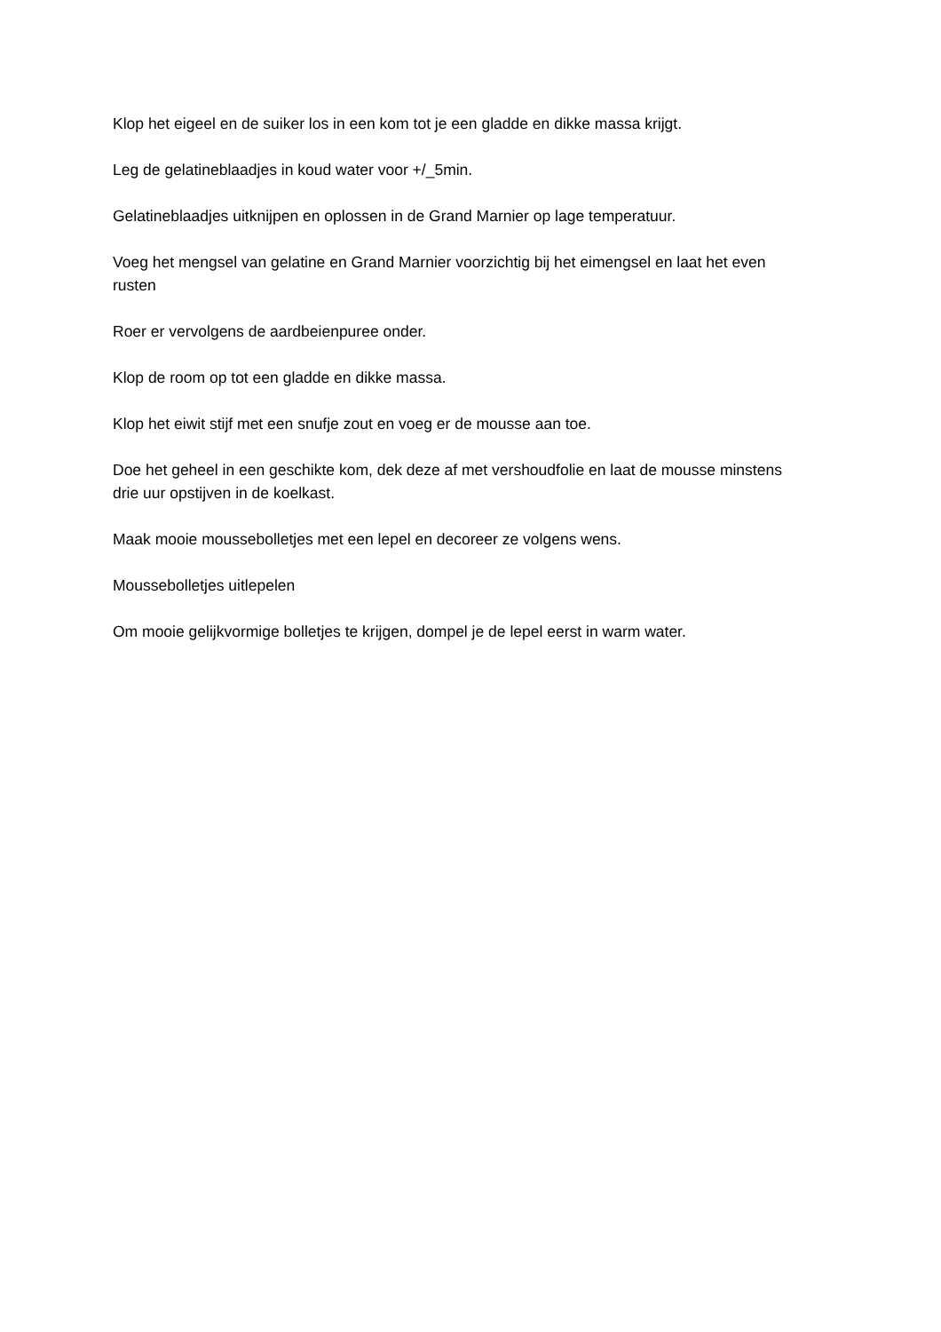Klop het eigeel en de suiker los in een kom tot je een gladde en dikke massa krijgt.
Leg de gelatineblaadjes in koud water voor +/_5min.
Gelatineblaadjes uitknijpen en oplossen in de Grand Marnier op lage temperatuur.
Voeg het mengsel van gelatine en Grand Marnier voorzichtig bij het eimengsel en laat het even rusten
Roer er vervolgens de aardbeienpuree onder.
Klop de room op tot een gladde en dikke massa.
Klop het eiwit stijf met een snufje zout en voeg er de mousse aan toe.
Doe het geheel in een geschikte kom, dek deze af met vershoudfolie en laat de mousse minstens drie uur opstijven in de koelkast.
Maak mooie moussebolletjes met een lepel en decoreer ze volgens wens.
Moussebolletjes uitlepelen
Om mooie gelijkvormige bolletjes te krijgen, dompel je de lepel eerst in warm water.